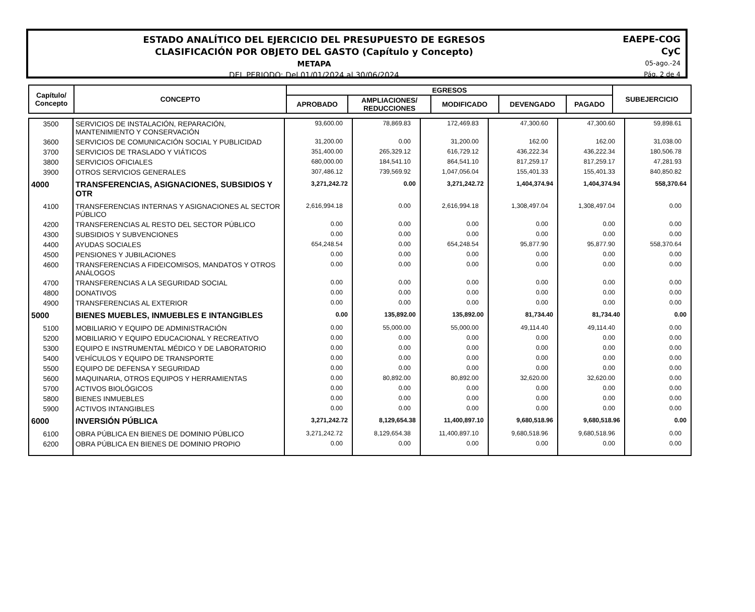ESTADO ANALÍTICO DEL EJERCICIO DEL PRESUPUESTO DE EGRESOS
CLASIFICACIÓN POR OBJETO DEL GASTO (Capítulo y Concepto)
METAPA
DEL PERIODO: Del 01/01/2024 al 30/06/2024
EAEPE-COG
CyC
05-ago.-24
Pág. 2 de 4
| Capítulo/ Concepto | CONCEPTO | EGRESOS | | | | | SUBEJERCICIO |
| --- | --- | --- | --- | --- | --- | --- | --- |
| | | APROBADO | AMPLIACIONES/ REDUCCIONES | MODIFICADO | DEVENGADO | PAGADO | |
| 3500 | SERVICIOS DE INSTALACIÓN, REPARACIÓN, MANTENIMIENTO Y CONSERVACIÓN | 93,600.00 | 78,869.83 | 172,469.83 | 47,300.60 | 47,300.60 | 59,898.61 |
| 3600 | SERVICIOS DE COMUNICACIÓN SOCIAL Y PUBLICIDAD | 31,200.00 | 0.00 | 31,200.00 | 162.00 | 162.00 | 31,038.00 |
| 3700 | SERVICIOS DE TRASLADO Y VIÁTICOS | 351,400.00 | 265,329.12 | 616,729.12 | 436,222.34 | 436,222.34 | 180,506.78 |
| 3800 | SERVICIOS OFICIALES | 680,000.00 | 184,541.10 | 864,541.10 | 817,259.17 | 817,259.17 | 47,281.93 |
| 3900 | OTROS SERVICIOS GENERALES | 307,486.12 | 739,569.92 | 1,047,056.04 | 155,401.33 | 155,401.33 | 840,850.82 |
| 4000 | TRANSFERENCIAS, ASIGNACIONES, SUBSIDIOS Y OTR | 3,271,242.72 | 0.00 | 3,271,242.72 | 1,404,374.94 | 1,404,374.94 | 558,370.64 |
| 4100 | TRANSFERENCIAS INTERNAS Y ASIGNACIONES AL SECTOR PÚBLICO | 2,616,994.18 | 0.00 | 2,616,994.18 | 1,308,497.04 | 1,308,497.04 | 0.00 |
| 4200 | TRANSFERENCIAS AL RESTO DEL SECTOR PÚBLICO | 0.00 | 0.00 | 0.00 | 0.00 | 0.00 | 0.00 |
| 4300 | SUBSIDIOS Y SUBVENCIONES | 0.00 | 0.00 | 0.00 | 0.00 | 0.00 | 0.00 |
| 4400 | AYUDAS SOCIALES | 654,248.54 | 0.00 | 654,248.54 | 95,877.90 | 95,877.90 | 558,370.64 |
| 4500 | PENSIONES Y JUBILACIONES | 0.00 | 0.00 | 0.00 | 0.00 | 0.00 | 0.00 |
| 4600 | TRANSFERENCIAS A FIDEICOMISOS, MANDATOS Y OTROS ANÁLOGOS | 0.00 | 0.00 | 0.00 | 0.00 | 0.00 | 0.00 |
| 4700 | TRANSFERENCIAS A LA SEGURIDAD SOCIAL | 0.00 | 0.00 | 0.00 | 0.00 | 0.00 | 0.00 |
| 4800 | DONATIVOS | 0.00 | 0.00 | 0.00 | 0.00 | 0.00 | 0.00 |
| 4900 | TRANSFERENCIAS AL EXTERIOR | 0.00 | 0.00 | 0.00 | 0.00 | 0.00 | 0.00 |
| 5000 | BIENES MUEBLES, INMUEBLES E INTANGIBLES | 0.00 | 135,892.00 | 135,892.00 | 81,734.40 | 81,734.40 | 0.00 |
| 5100 | MOBILIARIO Y EQUIPO DE ADMINISTRACIÓN | 0.00 | 55,000.00 | 55,000.00 | 49,114.40 | 49,114.40 | 0.00 |
| 5200 | MOBILIARIO Y EQUIPO EDUCACIONAL Y RECREATIVO | 0.00 | 0.00 | 0.00 | 0.00 | 0.00 | 0.00 |
| 5300 | EQUIPO E INSTRUMENTAL MÉDICO Y DE LABORATORIO | 0.00 | 0.00 | 0.00 | 0.00 | 0.00 | 0.00 |
| 5400 | VEHÍCULOS Y EQUIPO DE TRANSPORTE | 0.00 | 0.00 | 0.00 | 0.00 | 0.00 | 0.00 |
| 5500 | EQUIPO DE DEFENSA Y SEGURIDAD | 0.00 | 0.00 | 0.00 | 0.00 | 0.00 | 0.00 |
| 5600 | MAQUINARIA, OTROS EQUIPOS Y HERRAMIENTAS | 0.00 | 80,892.00 | 80,892.00 | 32,620.00 | 32,620.00 | 0.00 |
| 5700 | ACTIVOS BIOLÓGICOS | 0.00 | 0.00 | 0.00 | 0.00 | 0.00 | 0.00 |
| 5800 | BIENES INMUEBLES | 0.00 | 0.00 | 0.00 | 0.00 | 0.00 | 0.00 |
| 5900 | ACTIVOS INTANGIBLES | 0.00 | 0.00 | 0.00 | 0.00 | 0.00 | 0.00 |
| 6000 | INVERSIÓN PÚBLICA | 3,271,242.72 | 8,129,654.38 | 11,400,897.10 | 9,680,518.96 | 9,680,518.96 | 0.00 |
| 6100 | OBRA PÚBLICA EN BIENES DE DOMINIO PÚBLICO | 3,271,242.72 | 8,129,654.38 | 11,400,897.10 | 9,680,518.96 | 9,680,518.96 | 0.00 |
| 6200 | OBRA PÚBLICA EN BIENES DE DOMINIO PROPIO | 0.00 | 0.00 | 0.00 | 0.00 | 0.00 | 0.00 |